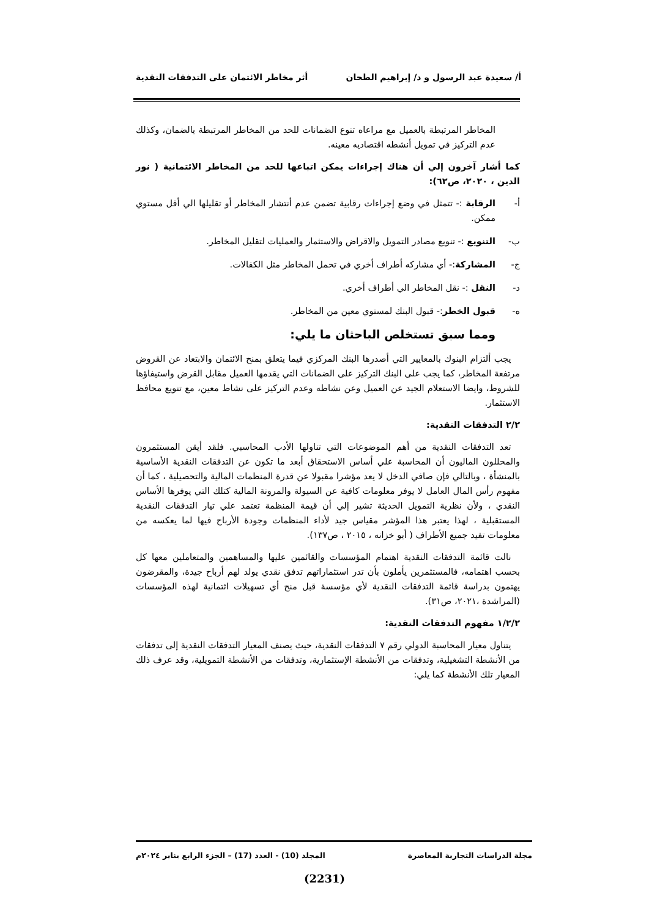أ/ سعيدة عبد الرسول و د/ إبراهيم الطحان أثر مخاطر الائتمان على التدفقات النقدية
المخاطر المرتبطة بالعميل مع مراعاه تنوع الضمانات للحد من المخاطر المرتبطة بالضمان، وكذلك عدم التركيز في تمويل أنشطه اقتصاديه معينه.
كما أشار آخرون إلي أن هناك إجراءات يمكن اتباعها للحد من المخاطر الائتمانية ( نور الدين ، ٢٠٢٠، ص٦٢):
أ- الرقابة :- تتمثل في وضع إجراءات رقابية تضمن عدم أنتشار المخاطر أو تقليلها الي أقل مستوي ممكن.
ب- التنويع :- تنويع مصادر التمويل والاقراض والاستثمار والعمليات لتقليل المخاطر.
ج- المشاركة:- أي مشاركه أطراف أخري في تحمل المخاطر مثل الكفالات.
د- النقل :- نقل المخاطر الي أطراف أخري.
ه- قبول الخطر:- قبول البنك لمستوي معين من المخاطر.
ومما سبق تستخلص الباحثان ما يلي:
 يجب ألتزام البنوك بالمعايير التي أصدرها البنك المركزي فيما يتعلق بمنح الائتمان والابتعاد عن القروض مرتفعة المخاطر، كما يجب على البنك التركيز على الضمانات التي يقدمها العميل مقابل القرض واستيفاؤها للشروط، وايضا الاستعلام الجيد عن العميل وعن نشاطه وعدم التركيز على نشاط معين، مع تنويع محافظ الاستثمار.
٢/٢ التدفقات النقدية:
 تعد التدفقات النقدية من أهم الموضوعات التي تناولها الأدب المحاسبي. فلقد أيقن المستثمرون والمحللون الماليون أن المحاسبة علي أساس الاستحقاق أبعد ما تكون عن التدفقات النقدية الأساسية بالمنشأة ، وبالتالي فإن صافي الدخل لا يعد مؤشرا مقبولا عن قدرة المنظمات المالية والتحصيلية ، كما أن مفهوم رأس المال العامل لا يوفر معلومات كافية عن السيولة والمرونة المالية كتلك التي يوفرها الأساس النقدي ، ولأن نظرية التمويل الحديثة تشير إلي أن قيمة المنظمة تعتمد علي تيار التدفقات النقدية المستقبلية ، لهذا يعتبر هذا المؤشر مقياس جيد لأداء المنظمات وجودة الأرباح فيها لما يعكسه من معلومات تفيد جميع الأطراف ( أبو خزانه ، ٢٠١٥ ، ص١٣٧).
 نالت قائمة التدفقات النقدية اهتمام المؤسسات والقائمين عليها والمساهمين والمتعاملين معها كل بحسب اهتمامه، فالمستثمرين يأملون بأن تدر استثماراتهم تدفق نقدي يولد لهم أرباح جيدة، والمقرضون يهتمون بدراسة قائمة التدفقات النقدية لأي مؤسسة قبل منح أي تسهيلات ائتمانية لهذه المؤسسات (المراشدة ،٢٠٢١، ص٣١).
١/٢/٢ مفهوم التدفقات النقدية:
 يتناول معيار المحاسبة الدولي رقم ٧ التدفقات النقدية، حيث يصنف المعيار التدفقات النقدية إلى تدفقات من الأنشطة التشغيلية، وتدفقات من الأنشطة الإستثمارية، وتدفقات من الأنشطة التمويلية، وقد عرف ذلك المعيار تلك الأنشطة كما يلي:
مجلة الدراسات التجارية المعاصرة المجلد (10) - العدد (17) – الجزء الرابع يناير ٢٠٢٤م
(2231)